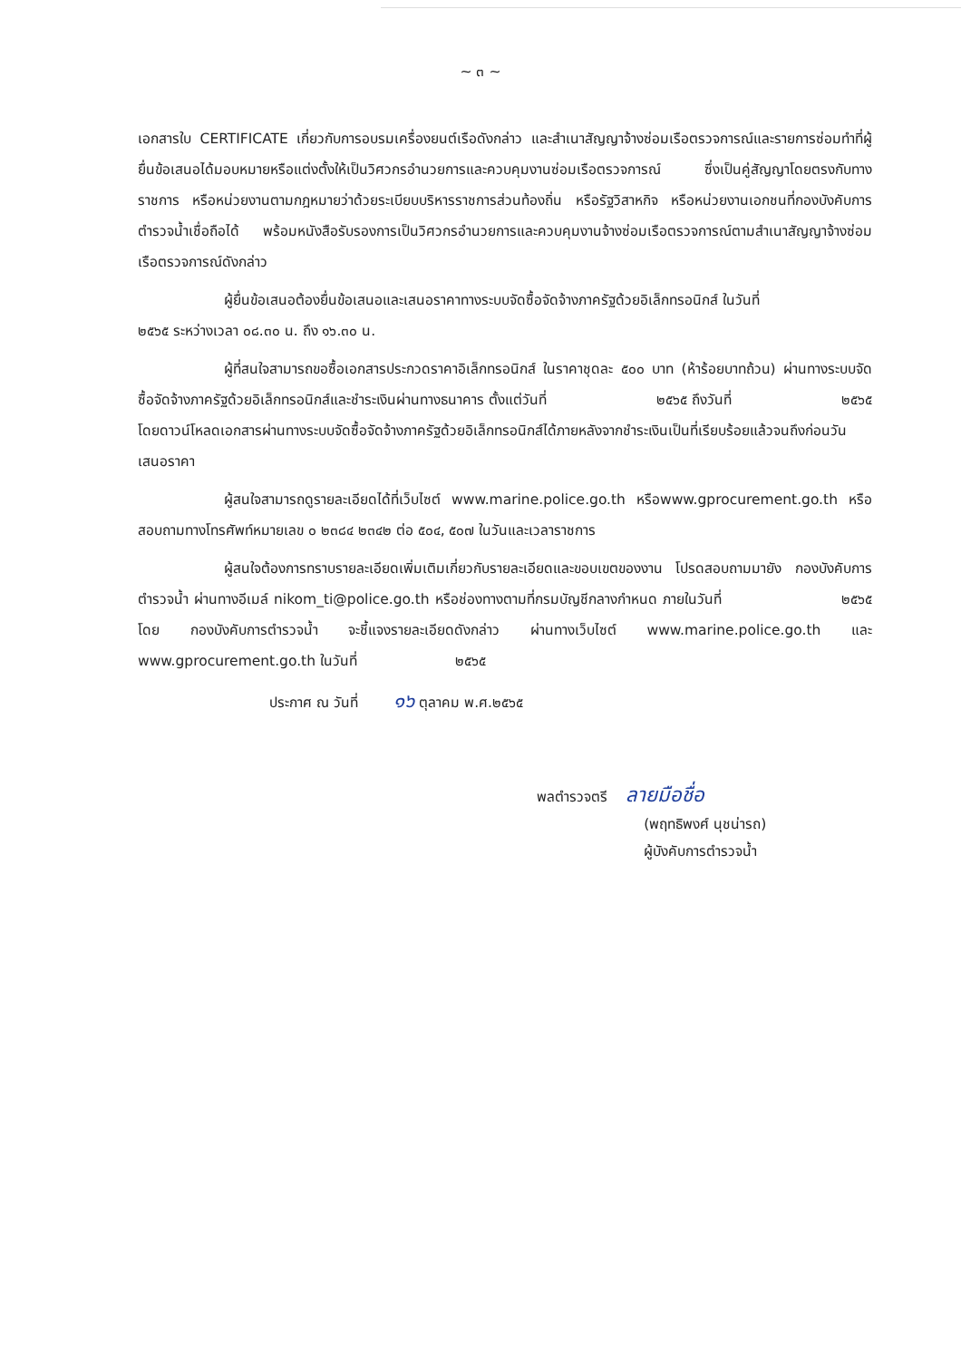~ ๓ ~
เอกสารใบ CERTIFICATE เกี่ยวกับการอบรมเครื่องยนต์เรือดังกล่าว และสำเนาสัญญาจ้างซ่อมเรือตรวจการณ์และรายการซ่อมทำที่ผู้ยื่นข้อเสนอได้มอบหมายหรือแต่งตั้งให้เป็นวิศวกรอำนวยการและควบคุมงานซ่อมเรือตรวจการณ์ ซึ่งเป็นคู่สัญญาโดยตรงกับทางราชการ หรือหน่วยงานตามกฎหมายว่าด้วยระเบียบบริหารราชการส่วนท้องถิ่น หรือรัฐวิสาหกิจ หรือหน่วยงานเอกชนที่กองบังคับการตำรวจน้ำเชื่อถือได้ พร้อมหนังสือรับรองการเป็นวิศวกรอำนวยการและควบคุมงานจ้างซ่อมเรือตรวจการณ์ตามสำเนาสัญญาจ้างซ่อมเรือตรวจการณ์ดังกล่าว
ผู้ยื่นข้อเสนอต้องยื่นข้อเสนอและเสนอราคาทางระบบจัดซื้อจัดจ้างภาครัฐด้วยอิเล็กทรอนิกส์ ในวันที่ ๒๕๖๕ ระหว่างเวลา ๐๘.๓๐ น. ถึง ๑๖.๓๐ น.
ผู้ที่สนใจสามารถขอซื้อเอกสารประกวดราคาอิเล็กทรอนิกส์ ในราคาชุดละ ๕๐๐ บาท (ห้าร้อยบาทถ้วน) ผ่านทางระบบจัดซื้อจัดจ้างภาครัฐด้วยอิเล็กทรอนิกส์และชำระเงินผ่านทางธนาคาร ตั้งแต่วันที่ ๒๕๖๕ ถึงวันที่ ๒๕๖๕ โดยดาวน์โหลดเอกสารผ่านทางระบบจัดซื้อจัดจ้างภาครัฐด้วยอิเล็กทรอนิกส์ได้ภายหลังจากชำระเงินเป็นที่เรียบร้อยแล้วจนถึงก่อนวันเสนอราคา
ผู้สนใจสามารถดูรายละเอียดได้ที่เว็บไซต์ www.marine.police.go.th หรือwww.gprocurement.go.th หรือสอบถามทางโทรศัพท์หมายเลข ๐ ๒๓๘๔ ๒๓๔๒ ต่อ ๕๐๔, ๕๐๗ ในวันและเวลาราชการ
ผู้สนใจต้องการทราบรายละเอียดเพิ่มเติมเกี่ยวกับรายละเอียดและขอบเขตของงาน โปรดสอบถามมายัง กองบังคับการตำรวจน้ำ ผ่านทางอีเมล์ nikom_ti@police.go.th หรือช่องทางตามที่กรมบัญชีกลางกำหนด ภายในวันที่ ๒๕๖๕ โดย กองบังคับการตำรวจน้ำ จะชี้แจงรายละเอียดดังกล่าว ผ่านทางเว็บไซต์ www.marine.police.go.th และ www.gprocurement.go.th ในวันที่ ๒๕๖๕
ประกาศ ณ วันที่ ๑๖ ตุลาคม พ.ศ.๒๕๖๕
พลตำรวจตรี ลายมือชื่อ
(พฤทธิพงศ์ นุชน่ารถ)
ผู้บังคับการตำรวจน้ำ